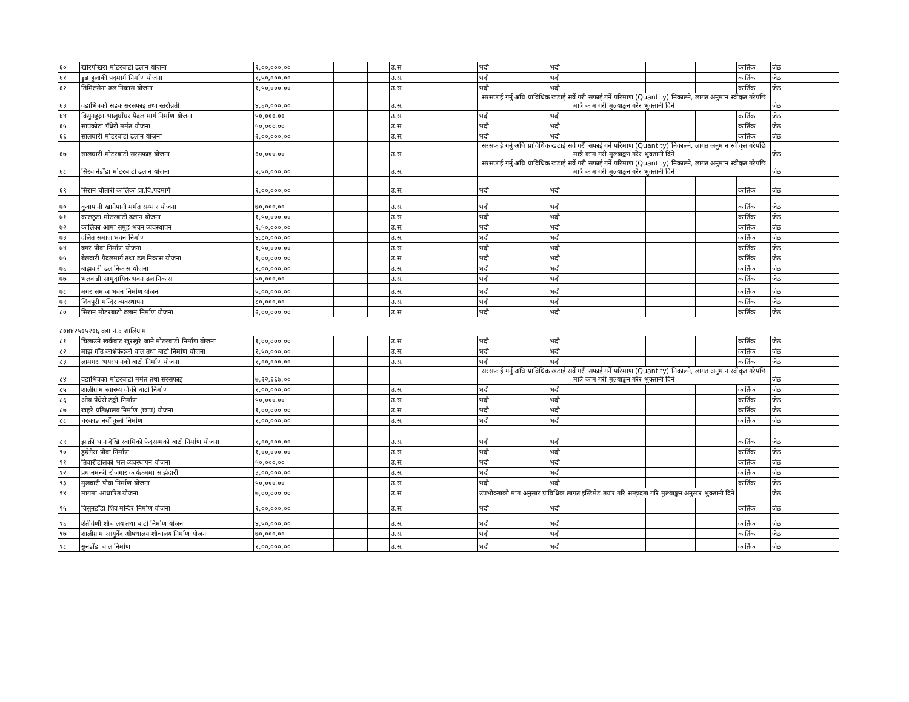| ६० | खोरपोखरा मोटरबाटो ढलान योजना | १,००,०००.०० | | | उ.स | | भदौ | भदौ | | | | कार्तिक | जेठ | |
| ६१ | डुड हुलाकी पदमार्ग निर्माण योजना | १,५०,०००.०० | | | उ.स. | | भदौ | भदौ | | | | कार्तिक | जेठ | |
| ६२ | तिमिल्सेना ढल निकास योजना | १,५०,०००.०० | | | उ.स. | | भदौ | भदौ | | | | कार्तिक | जेठ | |
| ६३ | वडाभित्रको सडक सरसफाइ तथा स्तरोन्नती | ४,६०,०००.०० | | | उ.स. | | सरसफाई गर्नु अघि प्राविधिक खटाई सर्वे गरी सफाई गर्ने परिमाण (Quantity) निकाल्ने, लागत अनुमान स्वीकृत गरेपछि मात्रै काम गरी मुल्याङ्कन गरेर भुक्तानी दिने | | | | | | जेठ | |
| ६४ | विसुनढुङ्गा भालुघाँघर पैदल मार्ग निर्माण योजना | ५०,०००.०० | | | उ.स. | | भदौ | भदौ | | | | कार्तिक | जेठ | |
| ६५ | सापकोटा पँधेरो मर्मत योजना | ५०,०००.०० | | | उ.स. | | भदौ | भदौ | | | | कार्तिक | जेठ | |
| ६६ | सालघारी मोटरबाटो ढलान योजना | २,००,०००.०० | | | उ.स. | | भदौ | भदौ | | | | कार्तिक | जेठ | |
| ६७ | सालघारी मोटरबाटो सरसफाइ योजना | ६०,०००.०० | | | उ.स. | | सरसफाई गर्नु अघि प्राविधिक खटाई सर्वे गरी सफाई गर्ने परिमाण (Quantity) निकाल्ने, लागत अनुमान स्वीकृत गरेपछि मात्रै काम गरी मुल्याङ्कन गरेर भुक्तानी दिने | | | | | | जेठ | |
| ६८ | सिरवानेडाँडा मोटरबाटो ढलान योजना | २,५०,०००.०० | | | उ.स. | | सरसफाई गर्नु अघि प्राविधिक खटाई सर्वे गरी सफाई गर्ने परिमाण (Quantity) निकाल्ने, लागत अनुमान स्वीकृत गरेपछि मात्रै काम गरी मुल्याङ्कन गरेर भुक्तानी दिने | | | | | | जेठ | |
| ६९ | सिरान चौतारी कालिका प्रा.वि.पदमार्ग | १,००,०००.०० | | | उ.स. | | भदौ | भदौ | | | | कार्तिक | जेठ | |
| ७० | कुवापानी खानेपानी मर्मत सम्भार योजना | ७०,०००.०० | | | उ.स. | | भदौ | भदौ | | | | कार्तिक | जेठ | |
| ७१ | कालठुटा मोटरबाटो ढलान योजना | १,५०,०००.०० | | | उ.स. | | भदौ | भदौ | | | | कार्तिक | जेठ | |
| ७२ | कालिका आमा समुह भवन व्यवस्थापन | १,५०,०००.०० | | | उ.स. | | भदौ | भदौ | | | | कार्तिक | जेठ | |
| ७३ | दलित समाज भवन निर्माण | ४,८०,०००.०० | | | उ.स. | | भदौ | भदौ | | | | कार्तिक | जेठ | |
| ७४ | बगर पौवा निर्माण योजना | १,५०,०००.०० | | | उ.स. | | भदौ | भदौ | | | | कार्तिक | जेठ | |
| ७५ | बेलवारी पैदलमार्ग तथा ढल निकास योजना | १,००,०००.०० | | | उ.स. | | भदौ | भदौ | | | | कार्तिक | जेठ | |
| ७६ | बाझवारी ढल निकास योजना | १,००,०००.०० | | | उ.स. | | भदौ | भदौ | | | | कार्तिक | जेठ | |
| ७७ | भलवाडी सामुदायिक भवन ढल निकास | ५०,०००.०० | | | उ.स. | | भदौ | भदौ | | | | कार्तिक | जेठ | |
| ७८ | मगर समाज भवन निर्माण योजना | ५,००,०००.०० | | | उ.स. | | भदौ | भदौ | | | | कार्तिक | जेठ | |
| ७९ | शिवपूरी मन्दिर व्यवस्थापन | ८०,०००.०० | | | उ.स. | | भदौ | भदौ | | | | कार्तिक | जेठ | |
| ८० | सिरान मोटरबाटो ढलान निर्माण योजना | २,००,०००.०० | | | उ.स. | | भदौ | भदौ | | | | कार्तिक | जेठ | |
| ८०४४२५०५२०६ वडा नं.६ शालिग्राम | | | | | | | | | | | | | | |
| ८१ | चिलाउने खर्कबाट खुरखुरे जाने मोटरबाटो निर्माण योजना | १,००,०००.०० | | | उ.स. | | भदौ | भदौ | | | | कार्तिक | जेठ | |
| ८२ | माझ गाँउ काभ्रेफेदको वाल तथा बाटो निर्माण योजना | १,५०,०००.०० | | | उ.स. | | भदौ | भदौ | | | | कार्तिक | जेठ | |
| ८३ | लामगरा भयरथानको बाटो निर्माण योजना | १,००,०००.०० | | | उ.स. | | भदौ | भदौ | | | | कार्तिक | जेठ | |
| ८४ | वडाभित्रका मोटरबाटो मर्मत तथा सरसफाइ | ७,२२,६६७.०० | | | | | सरसफाई गर्नु अघि प्राविधिक खटाई सर्वे गरी सफाई गर्ने परिमाण (Quantity) निकाल्ने, लागत अनुमान स्वीकृत गरेपछि मात्रै काम गरी मुल्याङ्कन गरेर भुक्तानी दिने | | | | | | जेठ | |
| ८५ | शालीग्राम स्वास्थ्य चौकी बाटो निर्माण | १,००,०००.०० | | | उ.स. | | भदौ | भदौ | | | | कार्तिक | जेठ | |
| ८६ | ओय पँधेरो टंङ्की निर्माण | ५०,०००.०० | | | उ.स. | | भदौ | भदौ | | | | कार्तिक | जेठ | |
| ८७ | खहरे प्रतिक्षालय निर्माण (छाप) योजना | १,००,०००.०० | | | उ.स. | | भदौ | भदौ | | | | कार्तिक | जेठ | |
| ८८ | चरकाङ नयाँ कुलो निर्माण | १,००,०००.०० | | | उ.स. | | भदौ | भदौ | | | | कार्तिक | जेठ | |
| ८९ | झाक्री थान देखि स्वामिको फेदसम्मको बाटो निर्माण योजना | १,००,०००.०० | | | उ.स. | | भदौ | भदौ | | | | कार्तिक | जेठ | |
| ९० | डुम्रेगैरा पौवा निर्माण | १,००,०००.०० | | | उ.स. | | भदौ | भदौ | | | | कार्तिक | जेठ | |
| ९१ | तिवारीटोलको भल व्यवस्थापन योजना | ५०,०००.०० | | | उ.स. | | भदौ | भदौ | | | | कार्तिक | जेठ | |
| ९२ | प्रधानमन्त्री रोजगार कार्यक्रममा साझेदारी | ३,००,०००.०० | | | उ.स. | | भदौ | भदौ | | | | कार्तिक | जेठ | |
| ९३ | मुलबारी पौवा निर्माण योजना | ५०,०००.०० | | | उ.स. | | भदौ | भदौ | | | | कार्तिक | जेठ | |
| ९४ | मागमा आधारित योजना | ७,००,०००.०० | | | उ.स. | | उपभोक्ताको माग अनुसार प्राविधिक लागत इस्टिमेट तयार गरि सम्झदता गरि मुल्याङ्कन अनुसार भुक्तानी दिने | | | | | | जेठ | |
| ९५ | विसुनडाँडा शिव मन्दिर निर्माण योजना | १,००,०००.०० | | | उ.स. | | भदौ | भदौ | | | | कार्तिक | जेठ | |
| ९६ | शेतीवेणी शौचालय तथा बाटो निर्माण योजना | ४,५०,०००.०० | | | उ.स. | | भदौ | भदौ | | | | कार्तिक | जेठ | |
| ९७ | शालीग्राम आयुर्वेद औषधालय शौचालय निर्माण योजना | ७०,०००.०० | | | उ.स. | | भदौ | भदौ | | | | कार्तिक | जेठ | |
| ९८ | सुनडाँडा वाल निर्माण | १,००,०००.०० | | | उ.स. | | भदौ | भदौ | | | | कार्तिक | जेठ | |